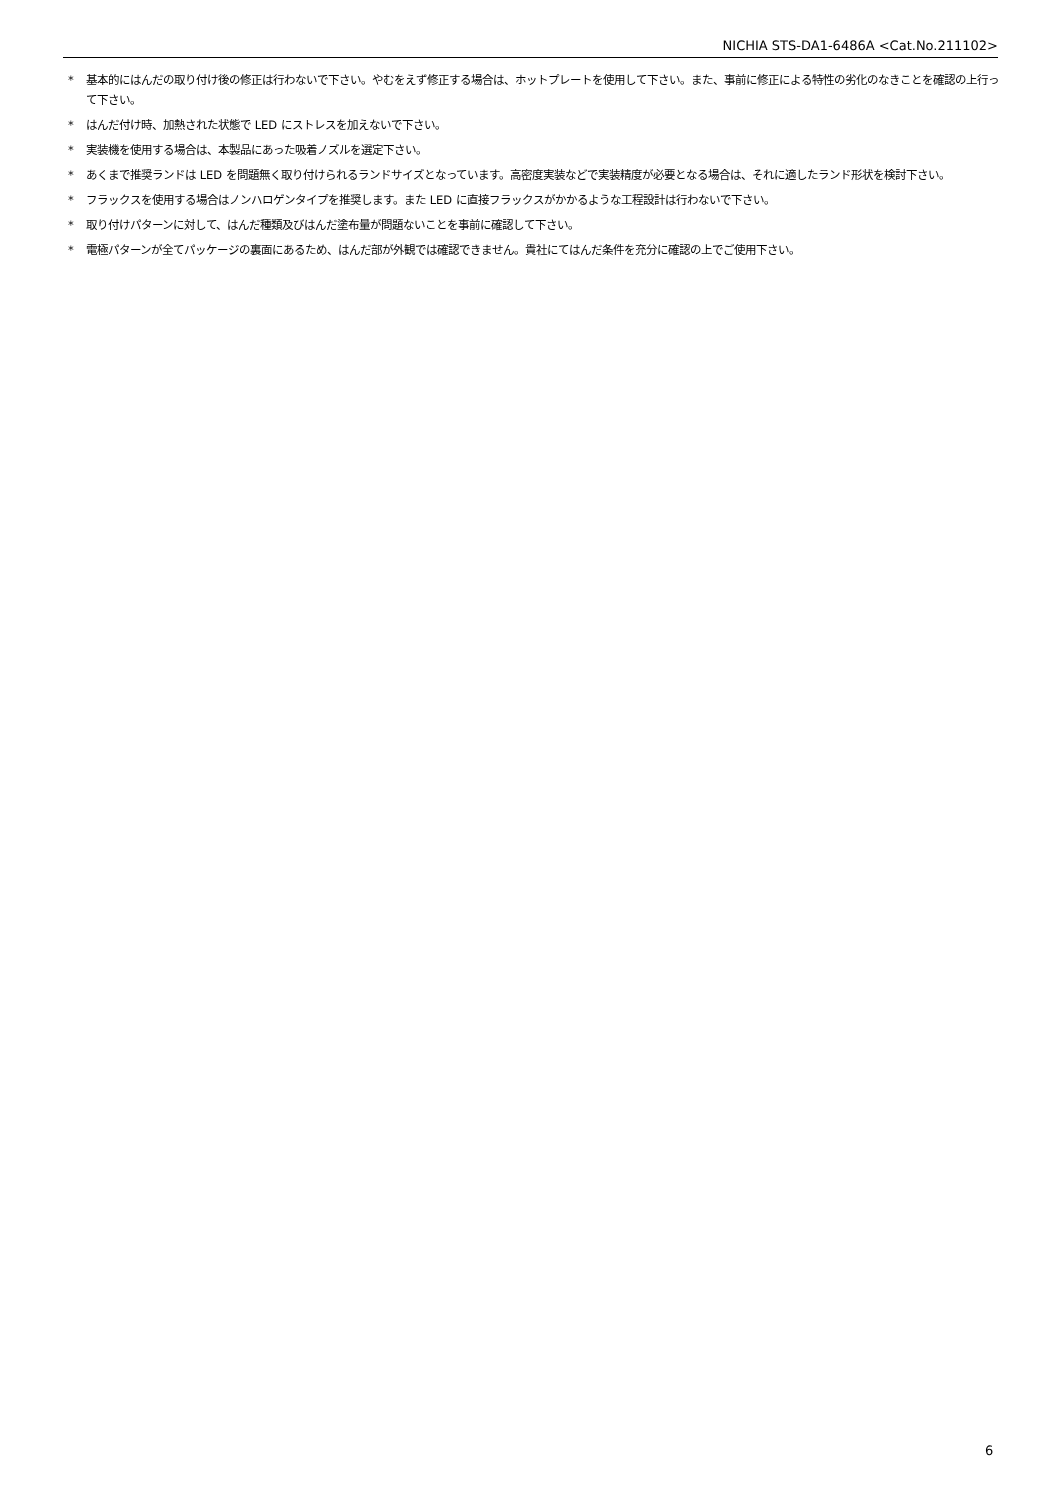NICHIA STS-DA1-6486A <Cat.No.211102>
* 基本的にはんだの取り付け後の修正は行わないで下さい。やむをえず修正する場合は、ホットプレートを使用して下さい。また、事前に修正による特性の劣化のなきことを確認の上行って下さい。
* はんだ付け時、加熱された状態で LED にストレスを加えないで下さい。
* 実装機を使用する場合は、本製品にあった吸着ノズルを選定下さい。
* あくまで推奨ランドは LED を問題無く取り付けられるランドサイズとなっています。高密度実装などで実装精度が必要となる場合は、それに適したランド形状を検討下さい。
* フラックスを使用する場合はノンハロゲンタイプを推奨します。また LED に直接フラックスがかかるような工程設計は行わないで下さい。
* 取り付けパターンに対して、はんだ種類及びはんだ塗布量が問題ないことを事前に確認して下さい。
* 電極パターンが全てパッケージの裏面にあるため、はんだ部が外観では確認できません。貴社にてはんだ条件を充分に確認の上でご使用下さい。
6